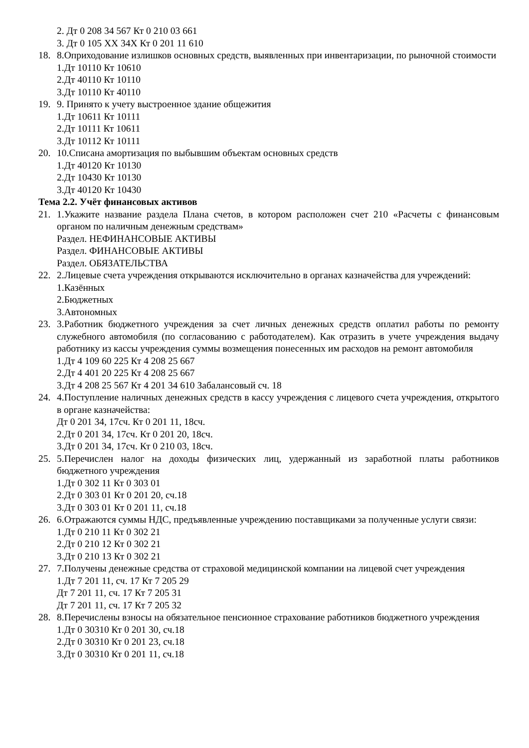2. Дт 0 208 34 567 Кт 0 210 03 661
3. Дт 0 105 XX 34X Кт 0 201 11 610
18. 8.Оприходование излишков основных средств, выявленных при инвентаризации, по рыночной стоимости
1.Дт 10110 Кт 10610
2.Дт 40110 Кт 10110
3.Дт 10110 Кт 40110
19. 9. Принято к учету выстроенное здание общежития
1.Дт 10611 Кт 10111
2.Дт 10111 Кт 10611
3.Дт 10112 Кт 10111
20. 10.Списана амортизация по выбывшим объектам основных средств
1.Дт 40120 Кт 10130
2.Дт 10430 Кт 10130
3.Дт 40120 Кт 10430
Тема 2.2. Учёт финансовых активов
21. 1.Укажите название раздела Плана счетов, в котором расположен счет 210 «Расчеты с финансовым органом по наличным денежным средствам»
Раздел. НЕФИНАНСОВЫЕ АКТИВЫ
Раздел. ФИНАНСОВЫЕ АКТИВЫ
Раздел. ОБЯЗАТЕЛЬСТВА
22. 2.Лицевые счета учреждения открываются исключительно в органах казначейства для учреждений:
1.Казённых
2.Бюджетных
3.Автономных
23. 3.Работник бюджетного учреждения за счет личных денежных средств оплатил работы по ремонту служебного автомобиля (по согласованию с работодателем). Как отразить в учете учреждения выдачу работнику из кассы учреждения суммы возмещения понесенных им расходов на ремонт автомобиля
1.Дт 4 109 60 225 Кт 4 208 25 667
2.Дт 4 401 20 225 Кт 4 208 25 667
3.Дт 4 208 25 567 Кт 4 201 34 610 Забалансовый сч. 18
24. 4.Поступление наличных денежных средств в кассу учреждения с лицевого счета учреждения, открытого в органе казначейства:
Дт 0 201 34, 17сч. Кт 0 201 11, 18сч.
2.Дт 0 201 34, 17сч. Кт 0 201 20, 18сч.
3.Дт 0 201 34, 17сч. Кт 0 210 03, 18сч.
25. 5.Перечислен налог на доходы физических лиц, удержанный из заработной платы работников бюджетного учреждения
1.Дт 0 302 11 Кт 0 303 01
2.Дт 0 303 01 Кт 0 201 20, сч.18
3.Дт 0 303 01 Кт 0 201 11, сч.18
26. 6.Отражаются суммы НДС, предъявленные учреждению поставщиками за полученные услуги связи:
1.Дт 0 210 11 Кт 0 302 21
2.Дт 0 210 12 Кт 0 302 21
3.Дт 0 210 13 Кт 0 302 21
27. 7.Получены денежные средства от страховой медицинской компании на лицевой счет учреждения
1.Дт 7 201 11, сч. 17 Кт 7 205 29
Дт 7 201 11, сч. 17 Кт 7 205 31
Дт 7 201 11, сч. 17 Кт 7 205 32
28. 8.Перечислены взносы на обязательное пенсионное страхование работников бюджетного учреждения
1.Дт 0 30310 Кт 0 201 30, сч.18
2.Дт 0 30310 Кт 0 201 23, сч.18
3.Дт 0 30310 Кт 0 201 11, сч.18